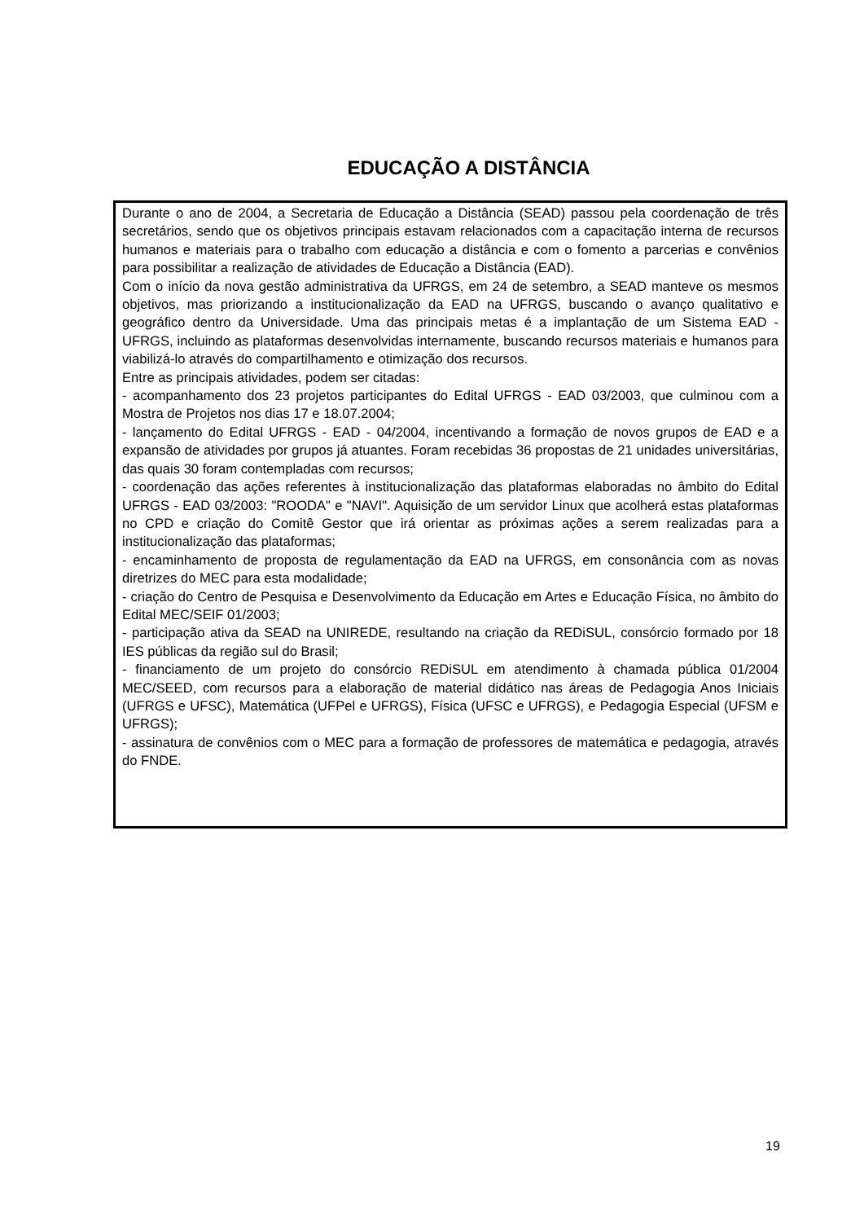EDUCAÇÃO A DISTÂNCIA
Durante o ano de 2004, a Secretaria de Educação a Distância (SEAD) passou pela coordenação de três secretários, sendo que os objetivos principais estavam relacionados com a capacitação interna de recursos humanos e materiais para o trabalho com educação a distância e com o fomento a parcerias e convênios para possibilitar a realização de atividades de Educação a Distância (EAD).
Com o início da nova gestão administrativa da UFRGS, em 24 de setembro, a SEAD manteve os mesmos objetivos, mas priorizando a institucionalização da EAD na UFRGS, buscando o avanço qualitativo e geográfico dentro da Universidade. Uma das principais metas é a implantação de um Sistema EAD - UFRGS, incluindo as plataformas desenvolvidas internamente, buscando recursos materiais e humanos para viabilizá-lo através do compartilhamento e otimização dos recursos.
Entre as principais atividades, podem ser citadas:
- acompanhamento dos 23 projetos participantes do Edital UFRGS - EAD 03/2003, que culminou com a Mostra de Projetos nos dias 17 e 18.07.2004;
- lançamento do Edital UFRGS - EAD - 04/2004, incentivando a formação de novos grupos de EAD e a expansão de atividades por grupos já atuantes. Foram recebidas 36 propostas de 21 unidades universitárias, das quais 30 foram contempladas com recursos;
- coordenação das ações referentes à institucionalização das plataformas elaboradas no âmbito do Edital UFRGS - EAD 03/2003: "ROODA" e "NAVI". Aquisição de um servidor Linux que acolherá estas plataformas no CPD e criação do Comitê Gestor que irá orientar as próximas ações a serem realizadas para a institucionalização das plataformas;
- encaminhamento de proposta de regulamentação da EAD na UFRGS, em consonância com as novas diretrizes do MEC para esta modalidade;
- criação do Centro de Pesquisa e Desenvolvimento da Educação em Artes e Educação Física, no âmbito do Edital MEC/SEIF 01/2003;
- participação ativa da SEAD na UNIREDE, resultando na criação da REDiSUL, consórcio formado por 18 IES públicas da região sul do Brasil;
- financiamento de um projeto do consórcio REDiSUL em atendimento à chamada pública 01/2004 MEC/SEED, com recursos para a elaboração de material didático nas áreas de Pedagogia Anos Iniciais (UFRGS e UFSC), Matemática (UFPel e UFRGS), Física (UFSC e UFRGS), e Pedagogia Especial (UFSM e UFRGS);
- assinatura de convênios com o MEC para a formação de professores de matemática e pedagogia, através do FNDE.
19